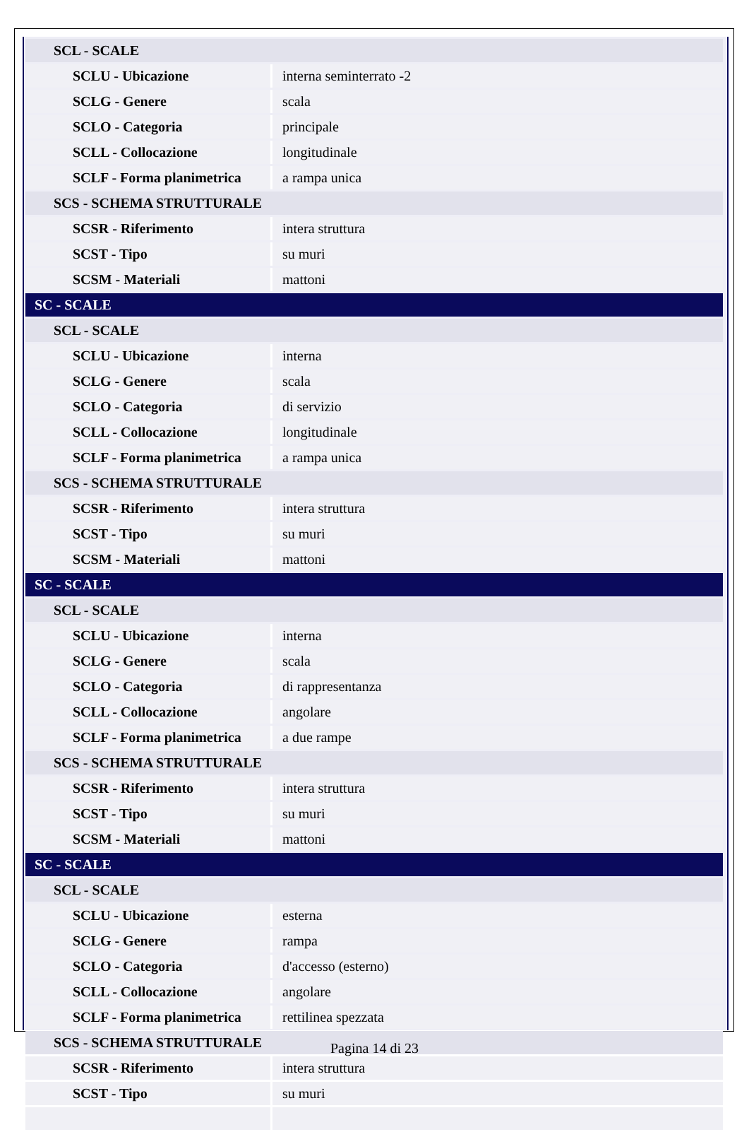| SCL - SCALE | |
| SCLU - Ubicazione | interna seminterrato -2 |
| SCLG - Genere | scala |
| SCLO - Categoria | principale |
| SCLL - Collocazione | longitudinale |
| SCLF - Forma planimetrica | a rampa unica |
| SCS - SCHEMA STRUTTURALE | |
| SCSR - Riferimento | intera struttura |
| SCST - Tipo | su muri |
| SCSM - Materiali | mattoni |
| SC - SCALE | |
| SCL - SCALE | |
| SCLU - Ubicazione | interna |
| SCLG - Genere | scala |
| SCLO - Categoria | di servizio |
| SCLL - Collocazione | longitudinale |
| SCLF - Forma planimetrica | a rampa unica |
| SCS - SCHEMA STRUTTURALE | |
| SCSR - Riferimento | intera struttura |
| SCST - Tipo | su muri |
| SCSM - Materiali | mattoni |
| SC - SCALE | |
| SCL - SCALE | |
| SCLU - Ubicazione | interna |
| SCLG - Genere | scala |
| SCLO - Categoria | di rappresentanza |
| SCLL - Collocazione | angolare |
| SCLF - Forma planimetrica | a due rampe |
| SCS - SCHEMA STRUTTURALE | |
| SCSR - Riferimento | intera struttura |
| SCST - Tipo | su muri |
| SCSM - Materiali | mattoni |
| SC - SCALE | |
| SCL - SCALE | |
| SCLU - Ubicazione | esterna |
| SCLG - Genere | rampa |
| SCLO - Categoria | d'accesso (esterno) |
| SCLL - Collocazione | angolare |
| SCLF - Forma planimetrica | rettilinea spezzata |
| SCS - SCHEMA STRUTTURALE | |
| SCSR - Riferimento | intera struttura |
| SCST - Tipo | su muri |
Pagina 14 di 23